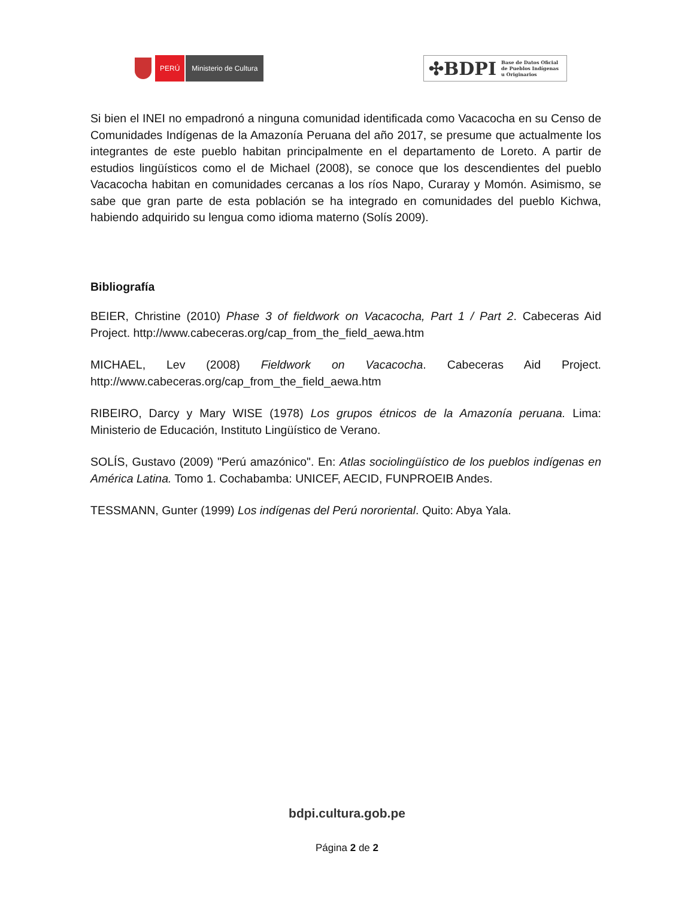PERÚ Ministerio de Cultura
✣BDPI Base de Datos Oficial
de Pueblos Indígenas
u Originarios
Si bien el INEI no empadronó a ninguna comunidad identificada como Vacacocha en su Censo de Comunidades Indígenas de la Amazonía Peruana del año 2017, se presume que actualmente los integrantes de este pueblo habitan principalmente en el departamento de Loreto. A partir de estudios lingüísticos como el de Michael (2008), se conoce que los descendientes del pueblo Vacacocha habitan en comunidades cercanas a los ríos Napo, Curaray y Momón. Asimismo, se sabe que gran parte de esta población se ha integrado en comunidades del pueblo Kichwa, habiendo adquirido su lengua como idioma materno (Solís 2009).
Bibliografía
BEIER, Christine (2010) Phase 3 of fieldwork on Vacacocha, Part 1 / Part 2. Cabeceras Aid Project. http://www.cabeceras.org/cap_from_the_field_aewa.htm
MICHAEL, Lev (2008) Fieldwork on Vacacocha. Cabeceras Aid Project. http://www.cabeceras.org/cap_from_the_field_aewa.htm
RIBEIRO, Darcy y Mary WISE (1978) Los grupos étnicos de la Amazonía peruana. Lima: Ministerio de Educación, Instituto Lingüístico de Verano.
SOLÍS, Gustavo (2009) "Perú amazónico". En: Atlas sociolingüístico de los pueblos indígenas en América Latina. Tomo 1. Cochabamba: UNICEF, AECID, FUNPROEIB Andes.
TESSMANN, Gunter (1999) Los indígenas del Perú nororiental. Quito: Abya Yala.
bdpi.cultura.gob.pe
Página 2 de 2